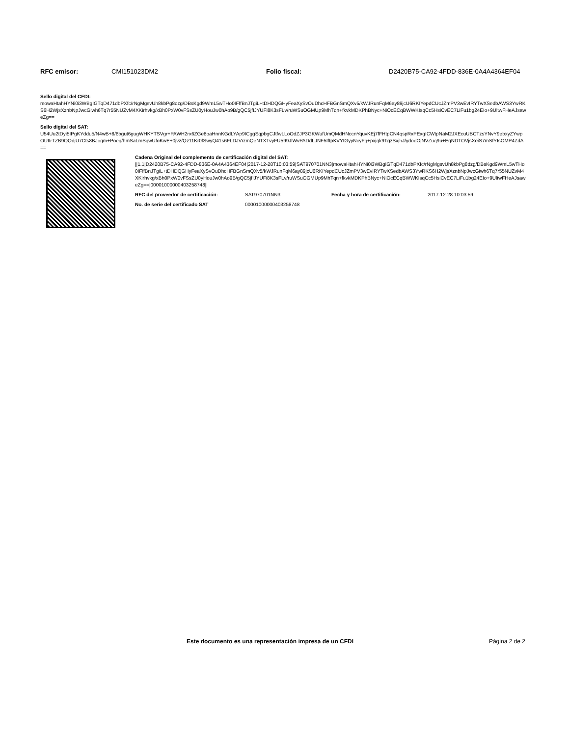RFC emisor: CMI151023DM2 Folio fiscal: D2420B75-CA92-4FDD-836E-0A4A4364EF04
Sello digital del CFDI:
mowaHtahHYNi0i3WBgIGTqD471dbPXfc/rNgMgsvUh8kbPg8dzg/DBsKgd9WmL5wTHo0IFffBnJTgiL+tDHDQGHyFeaXySvOuDhcHFBGnSmQXv5/kWJRunFqM6ay89jcU6RKIYepdCUcJZmPV3wEvIRYTwXSedbAWS3YwRKS6H2WjsXznbNpJwcGiwh6Tq7r55NUZvM4XKirhvkg/xBh0PxW0vFSsZU0yHouJw0hAo9B/gQC5jfIJYUFi8K3sFLv/ruWSuOGMUp9MhTqn+fkvkMDKPhBNyc+NiOcECqBWWKIsqCc5HsiCvEC7LiFu1bg24EIo+9UltwFHeAJsaweZg==
Sello digital del SAT:
U54Uu2tDyi5IPgKYddu5/N4wB+8/6bgut6gugWHKYTSVgr+PAWH2rx6ZGe8oaHnnKGdLYAp9ICggSqpbgCJtfwLLoOdZJP3GKWufUmQMdHNccnYquvKEj7fFHtpCN4qspRxPExgICWtpNaM2JXEcuUBCTzsYNvY9ebxyZYwpOUIIrTZB9QQdjU7Cts8BJogm+Poeq/hmSaLmSqwUfoKwE+0jvz/Qz11Kr0fSwyQ41s6FLDJVrzmQeNTXTvyFU599JlWvPADdLJNF5IftpKVYtGyyNcyFq+pxjqk9TgzSxjhJ/ydodOjNVZuq9u+EgNDTOVjsXeiS7mSfYIsOMP4ZdA==
Cadena Original del complemento de certificación digital del SAT:
||1.1|D2420B75-CA92-4FDD-836E-0A4A4364EF04|2017-12-28T10:03:59|SAT970701NN3|mowaHtahHYNi0i3WBgIGTqD471dbPXfc/rNgMgsvUh8kbPg8dzg/DBsKgd9WmL5wTHo0IFffBnJTgiL+tDHDQGHyFeaXySvOuDhcHFBGnSmQXv5/kWJRunFqM6ay89jcU6RKIYepdCUcJZmPV3wEvIRYTwXSedbAWS3YwRKS6H2WjsXznbNpJwcGiwh6Tq7r55NUZvM4XKirhvkg/xBh0PxW0vFSsZU0yHouJw0hAo9B/gQC5jfIJYUFi8K3sFLv/ruWSuOGMUp9MhTqn+fkvkMDKPhBNyc+NiOcECqBWWKIsqCc5HsiCvEC7LiFu1bg24EIo+9UltwFHeAJsaweZg==|00001000000403258748||
RFC del proveedor de certificación: SAT970701NN3 Fecha y hora de certificación: 2017-12-28 10:03:59
No. de serie del certificado SAT 00001000000403258748
Este documento es una representación impresa de un CFDI Página 2 de 2